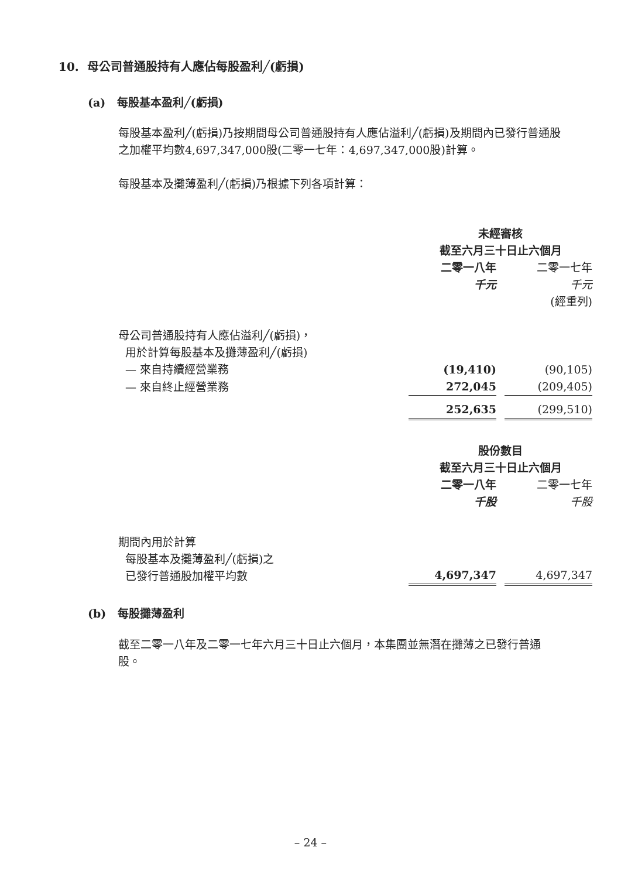10. 母公司普通股持有人應佔每股盈利╱(虧損)
(a) 每股基本盈利╱(虧損)
每股基本盈利╱(虧損)乃按期間母公司普通股持有人應佔溢利╱(虧損)及期間內已發行普通股之加權平均數4,697,347,000股(二零一七年：4,697,347,000股)計算。
每股基本及攤薄盈利╱(虧損)乃根據下列各項計算：
| | 未經審核 截至六月三十日止六個月 | | |
| | 二零一八年 | | 二零一七年 |
| | 千元 | | 千元 |
| | | | (經重列) |
| 母公司普通股持有人應佔溢利╱(虧損)， 用於計算每股基本及攤薄盈利╱(虧損) | | | |
| — 來自持續經營業務 | (19,410) | | (90,105) |
| — 來自終止經營業務 | 272,045 | | (209,405) |
| | 252,635 | | (299,510) |
| | 股份數目 截至六月三十日止六個月 | | |
| | 二零一八年 | | 二零一七年 |
| | 千股 | | 千股 |
| 期間內用於計算 每股基本及攤薄盈利╱(虧損)之 已發行普通股加權平均數 | 4,697,347 | | 4,697,347 |
(b) 每股攤薄盈利
截至二零一八年及二零一七年六月三十日止六個月，本集團並無潛在攤薄之已發行普通股。
– 24 –